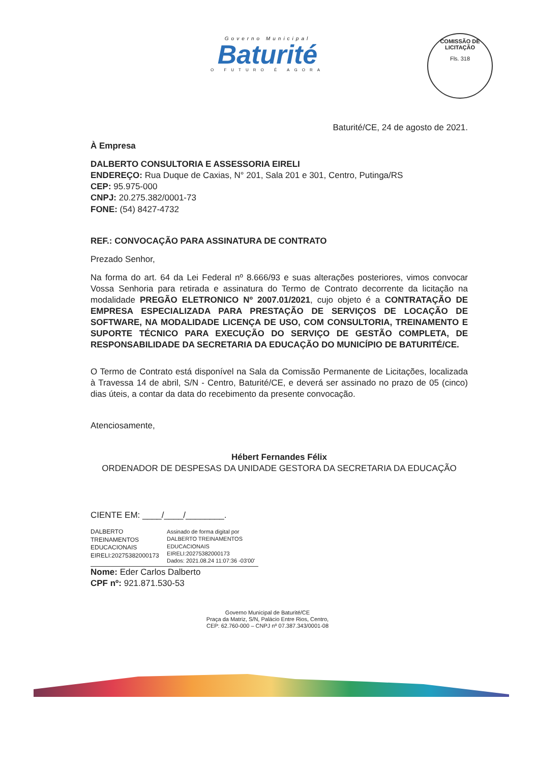Governo Municipal
Baturité
O FUTURO É AGORA
COMISSÃO DE LICITAÇÃO
Fls. 318
Baturité/CE, 24 de agosto de 2021.
À Empresa
DALBERTO CONSULTORIA E ASSESSORIA EIRELI
ENDEREÇO: Rua Duque de Caxias, N° 201, Sala 201 e 301, Centro, Putinga/RS
CEP: 95.975-000
CNPJ: 20.275.382/0001-73
FONE: (54) 8427-4732
REF.: CONVOCAÇÃO PARA ASSINATURA DE CONTRATO
Prezado Senhor,
Na forma do art. 64 da Lei Federal nº 8.666/93 e suas alterações posteriores, vimos convocar Vossa Senhoria para retirada e assinatura do Termo de Contrato decorrente da licitação na modalidade PREGÃO ELETRONICO Nº 2007.01/2021, cujo objeto é a CONTRATAÇÃO DE EMPRESA ESPECIALIZADA PARA PRESTAÇÃO DE SERVIÇOS DE LOCAÇÃO DE SOFTWARE, NA MODALIDADE LICENÇA DE USO, COM CONSULTORIA, TREINAMENTO E SUPORTE TÉCNICO PARA EXECUÇÃO DO SERVIÇO DE GESTÃO COMPLETA, DE RESPONSABILIDADE DA SECRETARIA DA EDUCAÇÃO DO MUNICÍPIO DE BATURITÉ/CE.
O Termo de Contrato está disponível na Sala da Comissão Permanente de Licitações, localizada à Travessa 14 de abril, S/N - Centro, Baturité/CE, e deverá ser assinado no prazo de 05 (cinco) dias úteis, a contar da data do recebimento da presente convocação.
Atenciosamente,
Hébert Fernandes Félix
ORDENADOR DE DESPESAS DA UNIDADE GESTORA DA SECRETARIA DA EDUCAÇÃO
CIENTE EM: ____/____/________.
DALBERTO TREINAMENTOS EDUCACIONAIS EIRELI:20275382000173
Assinado de forma digital por DALBERTO TREINAMENTOS EDUCACIONAIS EIRELI:20275382000173
Dados: 2021.08.24 11:07:36 -03'00'
Nome: Eder Carlos Dalberto
CPF nº: 921.871.530-53
Governo Municipal de Baturité/CE
Praça da Matriz, S/N, Palácio Entre Rios, Centro,
CEP: 62.760-000 – CNPJ nº 07.387.343/0001-08